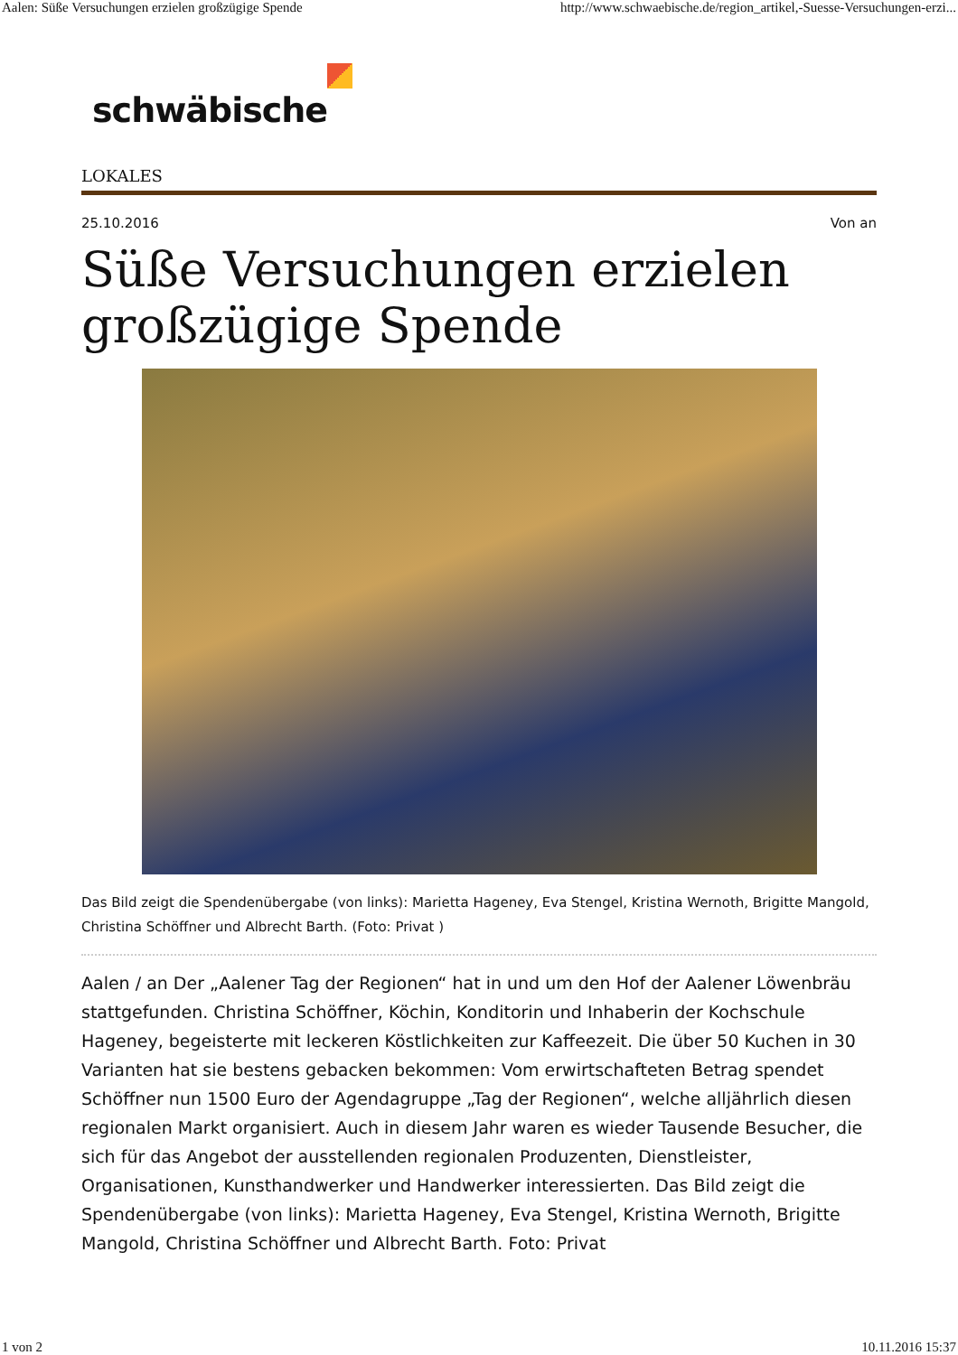Aalen: Süße Versuchungen erzielen großzügige Spende
http://www.schwaebische.de/region_artikel,-Suesse-Versuchungen-erzi...
schwäbische
LOKALES
25.10.2016 Von an
Süße Versuchungen erzielen großzügige Spende
Das Bild zeigt die Spendenübergabe (von links): Marietta Hageney, Eva Stengel, Kristina Wernoth, Brigitte Mangold, Christina Schöffner und Albrecht Barth. (Foto: Privat )
Aalen / an Der „Aalener Tag der Regionen“ hat in und um den Hof der Aalener Löwenbräu stattgefunden. Christina Schöffner, Köchin, Konditorin und Inhaberin der Kochschule Hageney, begeisterte mit leckeren Köstlichkeiten zur Kaffeezeit. Die über 50 Kuchen in 30 Varianten hat sie bestens gebacken bekommen: Vom erwirtschafteten Betrag spendet Schöffner nun 1500 Euro der Agendagruppe „Tag der Regionen“, welche alljährlich diesen regionalen Markt organisiert. Auch in diesem Jahr waren es wieder Tausende Besucher, die sich für das Angebot der ausstellenden regionalen Produzenten, Dienstleister, Organisationen, Kunsthandwerker und Handwerker interessierten. Das Bild zeigt die Spendenübergabe (von links): Marietta Hageney, Eva Stengel, Kristina Wernoth, Brigitte Mangold, Christina Schöffner und Albrecht Barth. Foto: Privat
1 von 2 10.11.2016 15:37